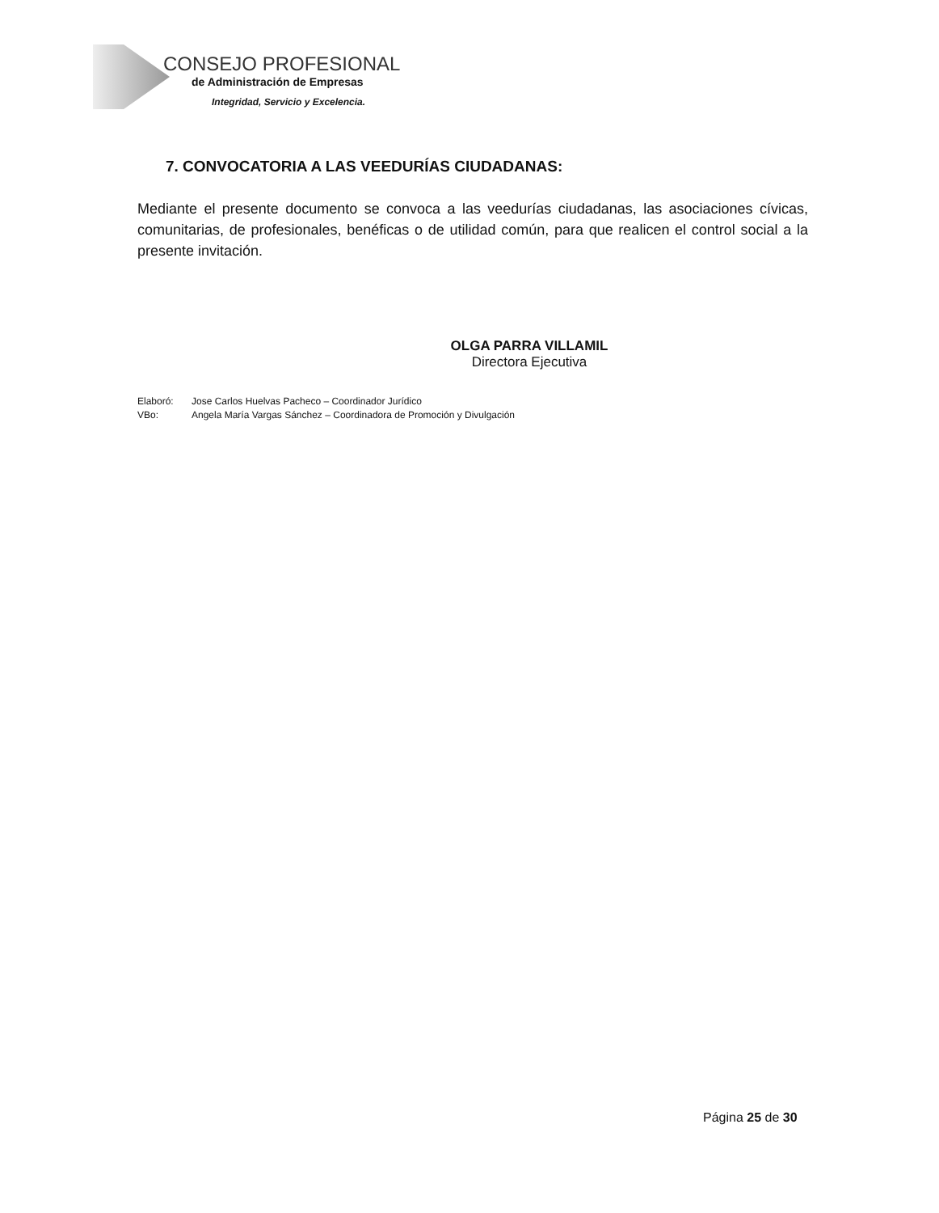CONSEJO PROFESIONAL
de Administración de Empresas
Integridad, Servicio y Excelencia.
7. CONVOCATORIA A LAS VEEDURÍAS CIUDADANAS:
Mediante el presente documento se convoca a las veedurías ciudadanas, las asociaciones cívicas, comunitarias, de profesionales, benéficas o de utilidad común, para que realicen el control social a la presente invitación.
OLGA PARRA VILLAMIL
Directora Ejecutiva
Elaboró: Jose Carlos Huelvas Pacheco – Coordinador Jurídico
VBo: Angela María Vargas Sánchez – Coordinadora de Promoción y Divulgación
Página 25 de 30